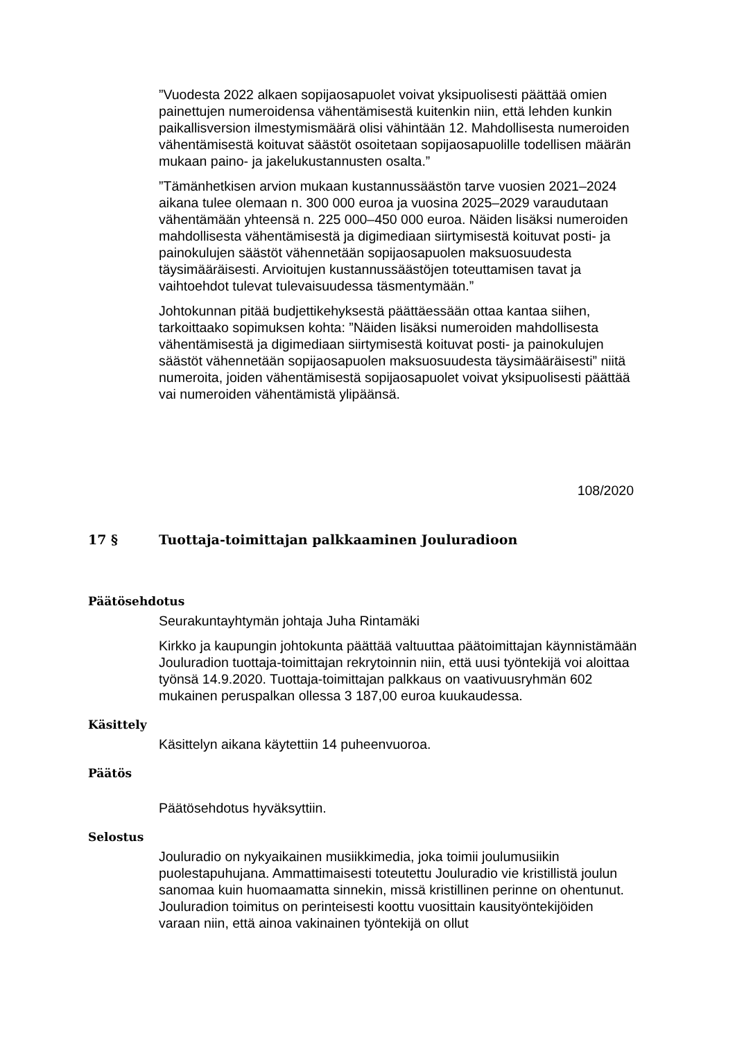”Vuodesta 2022 alkaen sopijaosapuolet voivat yksipuolisesti päättää omien painettujen numeroidensa vähentämisestä kuitenkin niin, että lehden kunkin paikallisversion ilmestymismäärä olisi vähintään 12. Mahdollisesta numeroiden vähentämisestä koituvat säästöt osoitetaan sopijaosapuolille todellisen määrän mukaan paino- ja jakelukustannusten osalta.”
”Tämänhetkisen arvion mukaan kustannussäästön tarve vuosien 2021–2024 aikana tulee olemaan n. 300 000 euroa ja vuosina 2025–2029 varaudutaan vähentämään yhteensä n. 225 000–450 000 euroa. Näiden lisäksi numeroiden mahdollisesta vähentämisestä ja digimediaan siirtymisestä koituvat posti- ja painokulujen säästöt vähennetään sopijaosapuolen maksuosuudesta täysimääräisesti. Arvioitujen kustannussäästöjen toteuttamisen tavat ja vaihtoehdot tulevat tulevaisuudessa täsmentymään.”
Johtokunnan pitää budjettikehyksestä päättäessään ottaa kantaa siihen, tarkoittaako sopimuksen kohta: ”Näiden lisäksi numeroiden mahdollisesta vähentämisestä ja digimediaan siirtymisestä koituvat posti- ja painokulujen säästöt vähennetään sopijaosapuolen maksuosuudesta täysimääräisesti” niitä numeroita, joiden vähentämisestä sopijaosapuolet voivat yksipuolisesti päättää vai numeroiden vähentämistä ylipäänsä.
108/2020
17 § Tuottaja-toimittajan palkkaaminen Jouluradioon
Päätösehdotus
Seurakuntayhtymän johtaja Juha Rintamäki
Kirkko ja kaupungin johtokunta päättää valtuuttaa päätoimittajan käynnistämään Jouluradion tuottaja-toimittajan rekrytoinnin niin, että uusi työntekijä voi aloittaa työnsä 14.9.2020. Tuottaja-toimittajan palkkaus on vaativuusryhmän 602 mukainen peruspalkan ollessa 3 187,00 euroa kuukaudessa.
Käsittely
Käsittelyn aikana käytettiin 14 puheenvuoroa.
Päätös
Päätösehdotus hyväksyttiin.
Selostus
Jouluradio on nykyaikainen musiikkimedia, joka toimii joulumusiikin puolestapuhujana. Ammattimaisesti toteutettu Jouluradio vie kristillistä joulun sanomaa kuin huomaamatta sinnekin, missä kristillinen perinne on ohentunut. Jouluradion toimitus on perinteisesti koottu vuosittain kausityöntekijöiden varaan niin, että ainoa vakinainen työntekijä on ollut